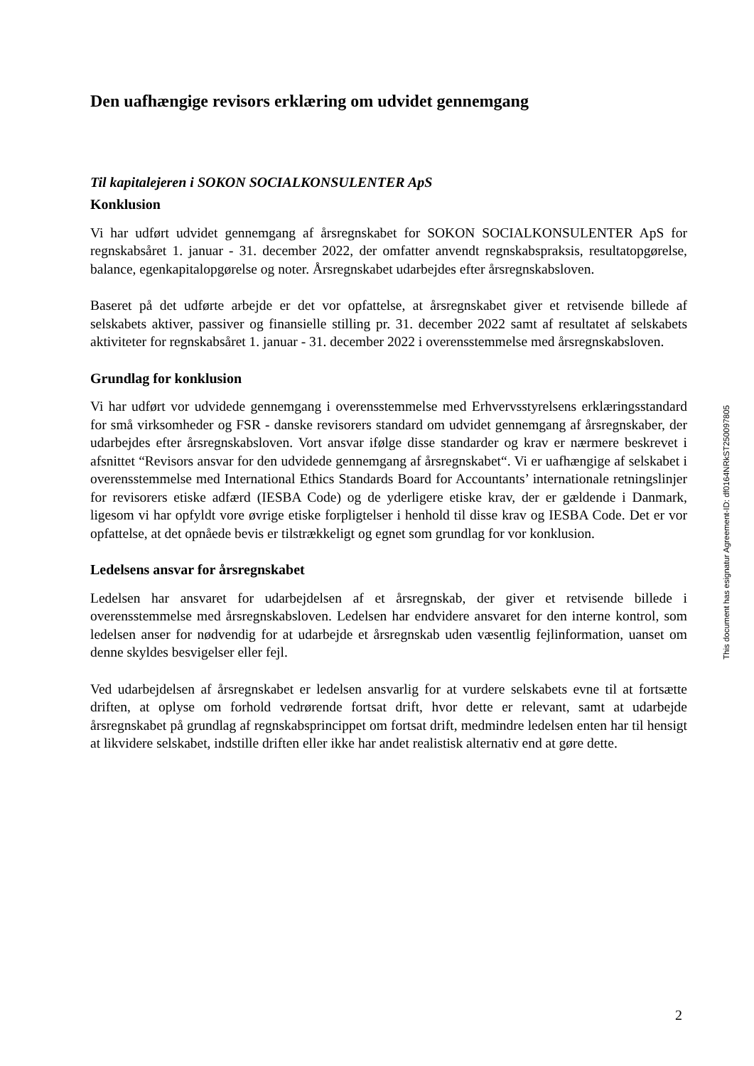Den uafhængige revisors erklæring om udvidet gennemgang
Til kapitalejeren i SOKON SOCIALKONSULENTER ApS
Konklusion
Vi har udført udvidet gennemgang af årsregnskabet for SOKON SOCIALKONSULENTER ApS for regnskabsåret 1. januar - 31. december 2022, der omfatter anvendt regnskabspraksis, resultatopgørelse, balance, egenkapitalopgørelse og noter. Årsregnskabet udarbejdes efter årsregnskabsloven.
Baseret på det udførte arbejde er det vor opfattelse, at årsregnskabet giver et retvisende billede af selskabets aktiver, passiver og finansielle stilling pr. 31. december 2022 samt af resultatet af selskabets aktiviteter for regnskabsåret 1. januar - 31. december 2022 i overensstemmelse med årsregnskabsloven.
Grundlag for konklusion
Vi har udført vor udvidede gennemgang i overensstemmelse med Erhvervsstyrelsens erklæringsstandard for små virksomheder og FSR - danske revisorers standard om udvidet gennemgang af årsregnskaber, der udarbejdes efter årsregnskabsloven. Vort ansvar ifølge disse standarder og krav er nærmere beskrevet i afsnittet “Revisors ansvar for den udvidede gennemgang af årsregnskabet“. Vi er uafhængige af selskabet i overensstemmelse med International Ethics Standards Board for Accountants’ internationale retningslinjer for revisorers etiske adfærd (IESBA Code) og de yderligere etiske krav, der er gældende i Danmark, ligesom vi har opfyldt vore øvrige etiske forpligtelser i henhold til disse krav og IESBA Code. Det er vor opfattelse, at det opnåede bevis er tilstrækkeligt og egnet som grundlag for vor konklusion.
Ledelsens ansvar for årsregnskabet
Ledelsen har ansvaret for udarbejdelsen af et årsregnskab, der giver et retvisende billede i overensstemmelse med årsregnskabsloven. Ledelsen har endvidere ansvaret for den interne kontrol, som ledelsen anser for nødvendig for at udarbejde et årsregnskab uden væsentlig fejlinformation, uanset om denne skyldes besvigelser eller fejl.
Ved udarbejdelsen af årsregnskabet er ledelsen ansvarlig for at vurdere selskabets evne til at fortsætte driften, at oplyse om forhold vedrørende fortsat drift, hvor dette er relevant, samt at udarbejde årsregnskabet på grundlag af regnskabsprincippet om fortsat drift, medmindre ledelsen enten har til hensigt at likvidere selskabet, indstille driften eller ikke har andet realistisk alternativ end at gøre dette.
This document has esignatur Agreement-ID: df0164NRkST250097805
2